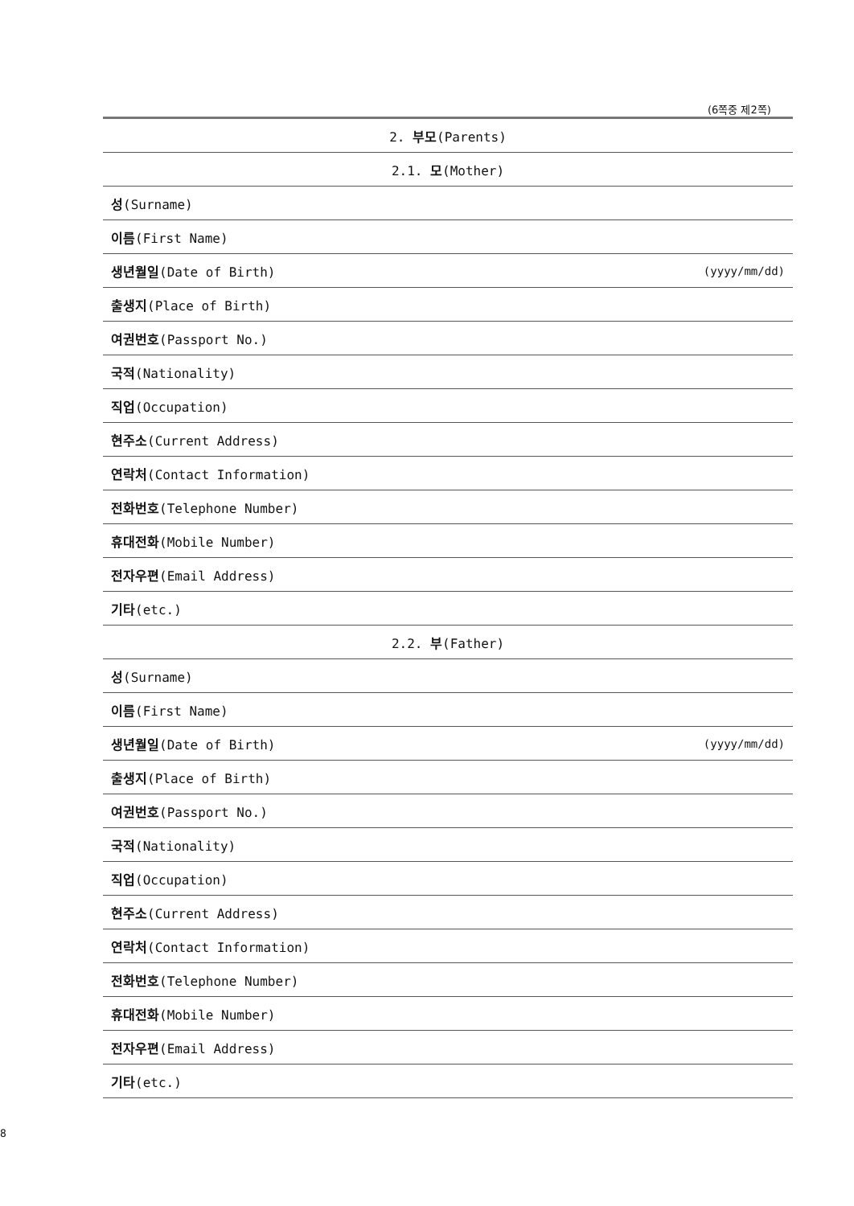(6쪽중 제2쪽)
| 2. 부모 (Parents) | |
| 2.1. 모 (Mother) | |
| 성 (Surname) | |
| 이름 (First Name) | |
| 생년월일 (Date of Birth) | (yyyy/mm/dd) |
| 출생지 (Place of Birth) | |
| 여권번호 (Passport No.) | |
| 국적 (Nationality) | |
| 직업 (Occupation) | |
| 현주소 (Current Address) | |
| 연락처 (Contact Information) | |
| 전화번호 (Telephone Number) | |
| 휴대전화 (Mobile Number) | |
| 전자우편 (Email Address) | |
| 기타 (etc.) | |
| 2.2. 부 (Father) | |
| 성 (Surname) | |
| 이름 (First Name) | |
| 생년월일 (Date of Birth) | (yyyy/mm/dd) |
| 출생지 (Place of Birth) | |
| 여권번호 (Passport No.) | |
| 국적 (Nationality) | |
| 직업 (Occupation) | |
| 현주소 (Current Address) | |
| 연락처 (Contact Information) | |
| 전화번호 (Telephone Number) | |
| 휴대전화 (Mobile Number) | |
| 전자우편 (Email Address) | |
| 기타 (etc.) | |
8